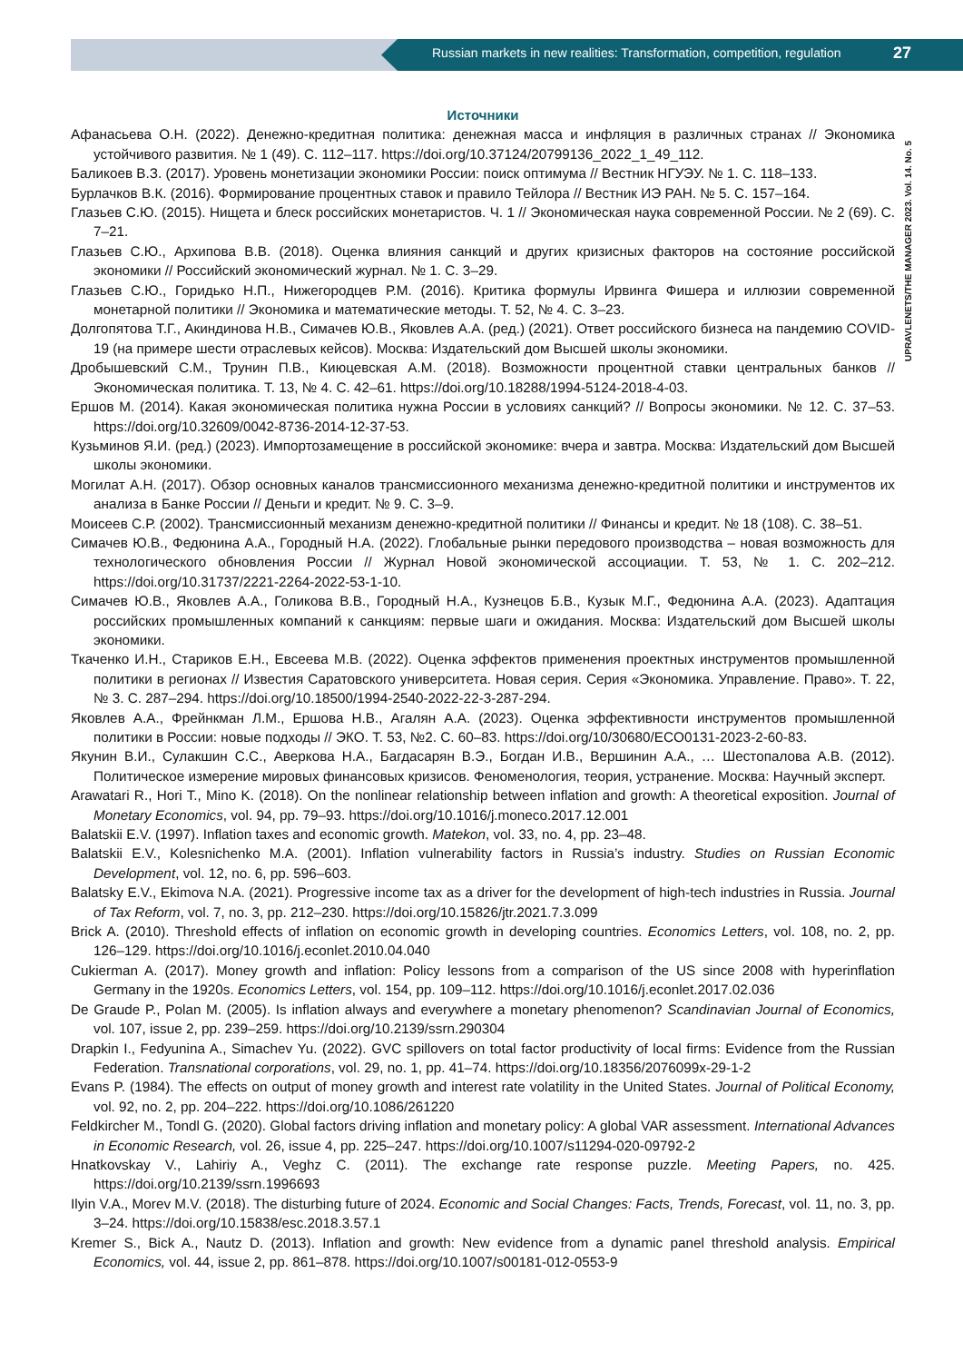Russian markets in new realities: Transformation, competition, regulation
27
UPRAVLENETS/THE MANAGER 2023. Vol. 14. No. 5
Источники
Афанасьева О.Н. (2022). Денежно-кредитная политика: денежная масса и инфляция в различных странах // Экономика устойчивого развития. № 1 (49). С. 112–117. https://doi.org/10.37124/20799136_2022_1_49_112.
Баликоев В.З. (2017). Уровень монетизации экономики России: поиск оптимума // Вестник НГУЭУ. № 1. С. 118–133.
Бурлачков В.К. (2016). Формирование процентных ставок и правило Тейлора // Вестник ИЭ РАН. № 5. С. 157–164.
Глазьев С.Ю. (2015). Нищета и блеск российских монетаристов. Ч. 1 // Экономическая наука современной России. № 2 (69). С. 7–21.
Глазьев С.Ю., Архипова В.В. (2018). Оценка влияния санкций и других кризисных факторов на состояние российской экономики // Российский экономический журнал. № 1. С. 3–29.
Глазьев С.Ю., Горидько Н.П., Нижегородцев Р.М. (2016). Критика формулы Ирвинга Фишера и иллюзии современной монетарной политики // Экономика и математические методы. Т. 52, № 4. С. 3–23.
Долгопятова Т.Г., Акиндинова Н.В., Симачев Ю.В., Яковлев А.А. (ред.) (2021). Ответ российского бизнеса на пандемию COVID-19 (на примере шести отраслевых кейсов). Москва: Издательский дом Высшей школы экономики.
Дробышевский С.М., Трунин П.В., Киюцевская А.М. (2018). Возможности процентной ставки центральных банков // Экономическая политика. Т. 13, № 4. С. 42–61. https://doi.org/10.18288/1994-5124-2018-4-03.
Ершов М. (2014). Какая экономическая политика нужна России в условиях санкций? // Вопросы экономики. № 12. С. 37–53. https://doi.org/10.32609/0042-8736-2014-12-37-53.
Кузьминов Я.И. (ред.) (2023). Импортозамещение в российской экономике: вчера и завтра. Москва: Издательский дом Высшей школы экономики.
Могилат А.Н. (2017). Обзор основных каналов трансмиссионного механизма денежно-кредитной политики и инструментов их анализа в Банке России // Деньги и кредит. № 9. С. 3–9.
Моисеев С.Р. (2002). Трансмиссионный механизм денежно-кредитной политики // Финансы и кредит. № 18 (108). С. 38–51.
Симачев Ю.В., Федюнина А.А., Городный Н.А. (2022). Глобальные рынки передового производства – новая возможность для технологического обновления России // Журнал Новой экономической ассоциации. Т. 53, № 1. С. 202–212. https://doi.org/10.31737/2221-2264-2022-53-1-10.
Симачев Ю.В., Яковлев А.А., Голикова В.В., Городный Н.А., Кузнецов Б.В., Кузык М.Г., Федюнина А.А. (2023). Адаптация российских промышленных компаний к санкциям: первые шаги и ожидания. Москва: Издательский дом Высшей школы экономики.
Ткаченко И.Н., Стариков Е.Н., Евсеева М.В. (2022). Оценка эффектов применения проектных инструментов промышленной политики в регионах // Известия Саратовского университета. Новая серия. Серия «Экономика. Управление. Право». Т. 22, № 3. С. 287–294. https://doi.org/10.18500/1994-2540-2022-22-3-287-294.
Яковлев А.А., Фрейнкман Л.М., Ершова Н.В., Агалян А.А. (2023). Оценка эффективности инструментов промышленной политики в России: новые подходы // ЭКО. Т. 53, №2. С. 60–83. https://doi.org/10/30680/ECO0131-2023-2-60-83.
Якунин В.И., Сулакшин С.С., Аверкова Н.А., Багдасарян В.Э., Богдан И.В., Вершинин А.А., … Шестопалова А.В. (2012). Политическое измерение мировых финансовых кризисов. Феноменология, теория, устранение. Москва: Научный эксперт.
Arawatari R., Hori T., Mino K. (2018). On the nonlinear relationship between inflation and growth: A theoretical exposition. Journal of Monetary Economics, vol. 94, pp. 79–93. https://doi.org/10.1016/j.moneco.2017.12.001
Balatskii E.V. (1997). Inflation taxes and economic growth. Matekon, vol. 33, no. 4, pp. 23–48.
Balatskii E.V., Kolesnichenko M.A. (2001). Inflation vulnerability factors in Russia’s industry. Studies on Russian Economic Development, vol. 12, no. 6, pp. 596–603.
Balatsky E.V., Ekimova N.A. (2021). Progressive income tax as a driver for the development of high-tech industries in Russia. Journal of Tax Reform, vol. 7, no. 3, pp. 212–230. https://doi.org/10.15826/jtr.2021.7.3.099
Brick A. (2010). Threshold effects of inflation on economic growth in developing countries. Economics Letters, vol. 108, no. 2, pp. 126–129. https://doi.org/10.1016/j.econlet.2010.04.040
Cukierman A. (2017). Money growth and inflation: Policy lessons from a comparison of the US since 2008 with hyperinflation Germany in the 1920s. Economics Letters, vol. 154, pp. 109–112. https://doi.org/10.1016/j.econlet.2017.02.036
De Graude P., Polan M. (2005). Is inflation always and everywhere a monetary phenomenon? Scandinavian Journal of Economics, vol. 107, issue 2, pp. 239–259. https://doi.org/10.2139/ssrn.290304
Drapkin I., Fedyunina A., Simachev Yu. (2022). GVC spillovers on total factor productivity of local firms: Evidence from the Russian Federation. Transnational corporations, vol. 29, no. 1, pp. 41–74. https://doi.org/10.18356/2076099x-29-1-2
Evans P. (1984). The effects on output of money growth and interest rate volatility in the United States. Journal of Political Economy, vol. 92, no. 2, pp. 204–222. https://doi.org/10.1086/261220
Feldkircher M., Tondl G. (2020). Global factors driving inflation and monetary policy: A global VAR assessment. International Advances in Economic Research, vol. 26, issue 4, pp. 225–247. https://doi.org/10.1007/s11294-020-09792-2
Hnatkovskay V., Lahiriy A., Veghz C. (2011). The exchange rate response puzzle. Meeting Papers, no. 425. https://doi.org/10.2139/ssrn.1996693
Ilyin V.A., Morev M.V. (2018). The disturbing future of 2024. Economic and Social Changes: Facts, Trends, Forecast, vol. 11, no. 3, pp. 3–24. https://doi.org/10.15838/esc.2018.3.57.1
Kremer S., Bick A., Nautz D. (2013). Inflation and growth: New evidence from a dynamic panel threshold analysis. Empirical Economics, vol. 44, issue 2, pp. 861–878. https://doi.org/10.1007/s00181-012-0553-9